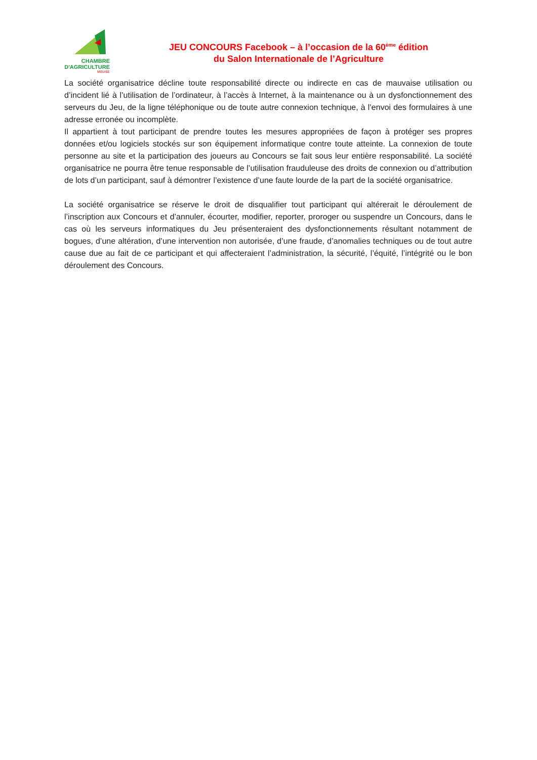CHAMBRE
D'AGRICULTURE
MEUSE
JEU CONCOURS Facebook – à l’occasion de la 60<sup>ème</sup> édition
du Salon Internationale de l’Agriculture
La société organisatrice décline toute responsabilité directe ou indirecte en cas de mauvaise utilisation ou d’incident lié à l’utilisation de l’ordinateur, à l’accès à Internet, à la maintenance ou à un dysfonctionnement des serveurs du Jeu, de la ligne téléphonique ou de toute autre connexion technique, à l’envoi des formulaires à une adresse erronée ou incomplète.
Il appartient à tout participant de prendre toutes les mesures appropriées de façon à protéger ses propres données et/ou logiciels stockés sur son équipement informatique contre toute atteinte. La connexion de toute personne au site et la participation des joueurs au Concours se fait sous leur entière responsabilité. La société organisatrice ne pourra être tenue responsable de l’utilisation frauduleuse des droits de connexion ou d’attribution de lots d’un participant, sauf à démontrer l’existence d’une faute lourde de la part de la société organisatrice.
La société organisatrice se réserve le droit de disqualifier tout participant qui altérerait le déroulement de l’inscription aux Concours et d’annuler, écourter, modifier, reporter, proroger ou suspendre un Concours, dans le cas où les serveurs informatiques du Jeu présenteraient des dysfonctionnements résultant notamment de bogues, d’une altération, d’une intervention non autorisée, d’une fraude, d’anomalies techniques ou de tout autre cause due au fait de ce participant et qui affecteraient l’administration, la sécurité, l’équité, l’intégrité ou le bon déroulement des Concours.